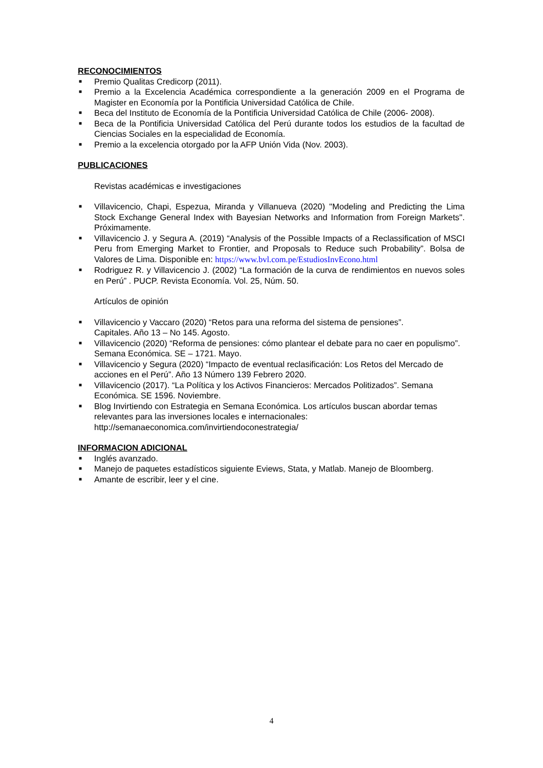RECONOCIMIENTOS
■ Premio Qualitas Credicorp (2011).
■ Premio a la Excelencia Académica correspondiente a la generación 2009 en el Programa de Magister en Economía por la Pontificia Universidad Católica de Chile.
■ Beca del Instituto de Economía de la Pontificia Universidad Católica de Chile (2006- 2008).
■ Beca de la Pontificia Universidad Católica del Perú durante todos los estudios de la facultad de Ciencias Sociales en la especialidad de Economía.
■ Premio a la excelencia otorgado por la AFP Unión Vida (Nov. 2003).
PUBLICACIONES
Revistas académicas e investigaciones
■ Villavicencio, Chapi, Espezua, Miranda y Villanueva (2020) "Modeling and Predicting the Lima Stock Exchange General Index with Bayesian Networks and Information from Foreign Markets". Próximamente.
■ Villavicencio J. y Segura A. (2019) “Analysis of the Possible Impacts of a Reclassification of MSCI Peru from Emerging Market to Frontier, and Proposals to Reduce such Probability”. Bolsa de Valores de Lima. Disponible en: https://www.bvl.com.pe/EstudiosInvEcono.html
■ Rodriguez R. y Villavicencio J. (2002) “La formación de la curva de rendimientos en nuevos soles en Perú” . PUCP. Revista Economía. Vol. 25, Núm. 50.
Artículos de opinión
■ Villavicencio y Vaccaro (2020) “Retos para una reforma del sistema de pensiones”.
Capitales. Año 13 – No 145. Agosto.
■ Villavicencio (2020) “Reforma de pensiones: cómo plantear el debate para no caer en populismo”. Semana Económica. SE – 1721. Mayo.
■ Villavicencio y Segura (2020) “Impacto de eventual reclasificación: Los Retos del Mercado de acciones en el Perú”. Año 13 Número 139 Febrero 2020.
■ Villavicencio (2017). “La Política y los Activos Financieros: Mercados Politizados”. Semana Económica. SE 1596. Noviembre.
■ Blog Invirtiendo con Estrategia en Semana Económica. Los artículos buscan abordar temas relevantes para las inversiones locales e internacionales:
http://semanaeconomica.com/invirtiendoconestrategia/
INFORMACION ADICIONAL
■ Inglés avanzado.
■ Manejo de paquetes estadísticos siguiente Eviews, Stata, y Matlab. Manejo de Bloomberg.
■ Amante de escribir, leer y el cine.
4